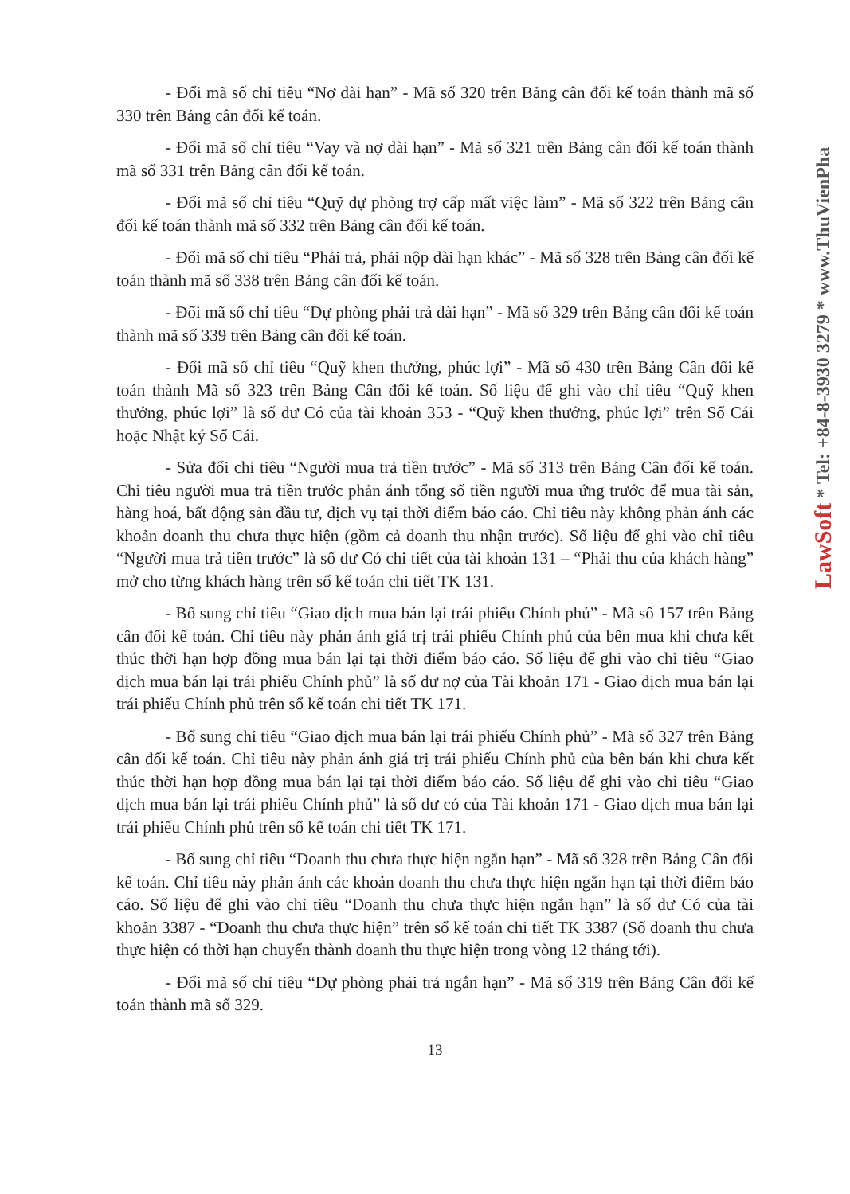- Đổi mã số chỉ tiêu “Nợ dài hạn” - Mã số 320 trên Bảng cân đối kế toán thành mã số 330 trên Bảng cân đối kế toán.
- Đổi mã số chỉ tiêu “Vay và nợ dài hạn” - Mã số 321 trên Bảng cân đối kế toán thành mã số 331 trên Bảng cân đối kế toán.
- Đổi mã số chỉ tiêu “Quỹ dự phòng trợ cấp mất việc làm” - Mã số 322 trên Bảng cân đối kế toán thành mã số 332 trên Bảng cân đối kế toán.
- Đổi mã số chỉ tiêu “Phải trả, phải nộp dài hạn khác” - Mã số 328 trên Bảng cân đối kế toán thành mã số 338 trên Bảng cân đối kế toán.
- Đổi mã số chỉ tiêu “Dự phòng phải trả dài hạn” - Mã số 329 trên Bảng cân đối kế toán thành mã số 339 trên Bảng cân đối kế toán.
- Đổi mã số chỉ tiêu “Quỹ khen thưởng, phúc lợi” - Mã số 430 trên Bảng Cân đối kế toán thành Mã số 323 trên Bảng Cân đối kế toán. Số liệu để ghi vào chỉ tiêu “Quỹ khen thưởng, phúc lợi” là số dư Có của tài khoản 353 - “Quỹ khen thưởng, phúc lợi” trên Sổ Cái hoặc Nhật ký Sổ Cái.
- Sửa đổi chỉ tiêu “Người mua trả tiền trước” - Mã số 313 trên Bảng Cân đối kế toán. Chỉ tiêu người mua trả tiền trước phản ánh tổng số tiền người mua ứng trước để mua tài sản, hàng hoá, bất động sản đầu tư, dịch vụ tại thời điểm báo cáo. Chỉ tiêu này không phản ánh các khoản doanh thu chưa thực hiện (gồm cả doanh thu nhận trước). Số liệu để ghi vào chỉ tiêu “Người mua trả tiền trước” là số dư Có chi tiết của tài khoản 131 – “Phải thu của khách hàng” mở cho từng khách hàng trên sổ kế toán chi tiết TK 131.
- Bổ sung chỉ tiêu “Giao dịch mua bán lại trái phiếu Chính phủ” - Mã số 157 trên Bảng cân đối kế toán. Chỉ tiêu này phản ánh giá trị trái phiếu Chính phủ của bên mua khi chưa kết thúc thời hạn hợp đồng mua bán lại tại thời điểm báo cáo. Số liệu để ghi vào chỉ tiêu “Giao dịch mua bán lại trái phiếu Chính phủ” là số dư nợ của Tài khoản 171 - Giao dịch mua bán lại trái phiếu Chính phủ trên sổ kế toán chi tiết TK 171.
- Bổ sung chỉ tiêu “Giao dịch mua bán lại trái phiếu Chính phủ” - Mã số 327 trên Bảng cân đối kế toán. Chỉ tiêu này phản ánh giá trị trái phiếu Chính phủ của bên bán khi chưa kết thúc thời hạn hợp đồng mua bán lại tại thời điểm báo cáo. Số liệu để ghi vào chỉ tiêu “Giao dịch mua bán lại trái phiếu Chính phủ” là số dư có của Tài khoản 171 - Giao dịch mua bán lại trái phiếu Chính phủ trên sổ kế toán chi tiết TK 171.
- Bổ sung chỉ tiêu “Doanh thu chưa thực hiện ngắn hạn” - Mã số 328 trên Bảng Cân đối kế toán. Chỉ tiêu này phản ánh các khoản doanh thu chưa thực hiện ngắn hạn tại thời điểm báo cáo. Số liệu để ghi vào chỉ tiêu “Doanh thu chưa thực hiện ngắn hạn” là số dư Có của tài khoản 3387 - “Doanh thu chưa thực hiện” trên sổ kế toán chi tiết TK 3387 (Số doanh thu chưa thực hiện có thời hạn chuyển thành doanh thu thực hiện trong vòng 12 tháng tới).
- Đổi mã số chỉ tiêu “Dự phòng phải trả ngắn hạn” - Mã số 319 trên Bảng Cân đối kế toán thành mã số 329.
13
LawSoft * Tel: +84-8-3930 3279 * www.ThuVienPha